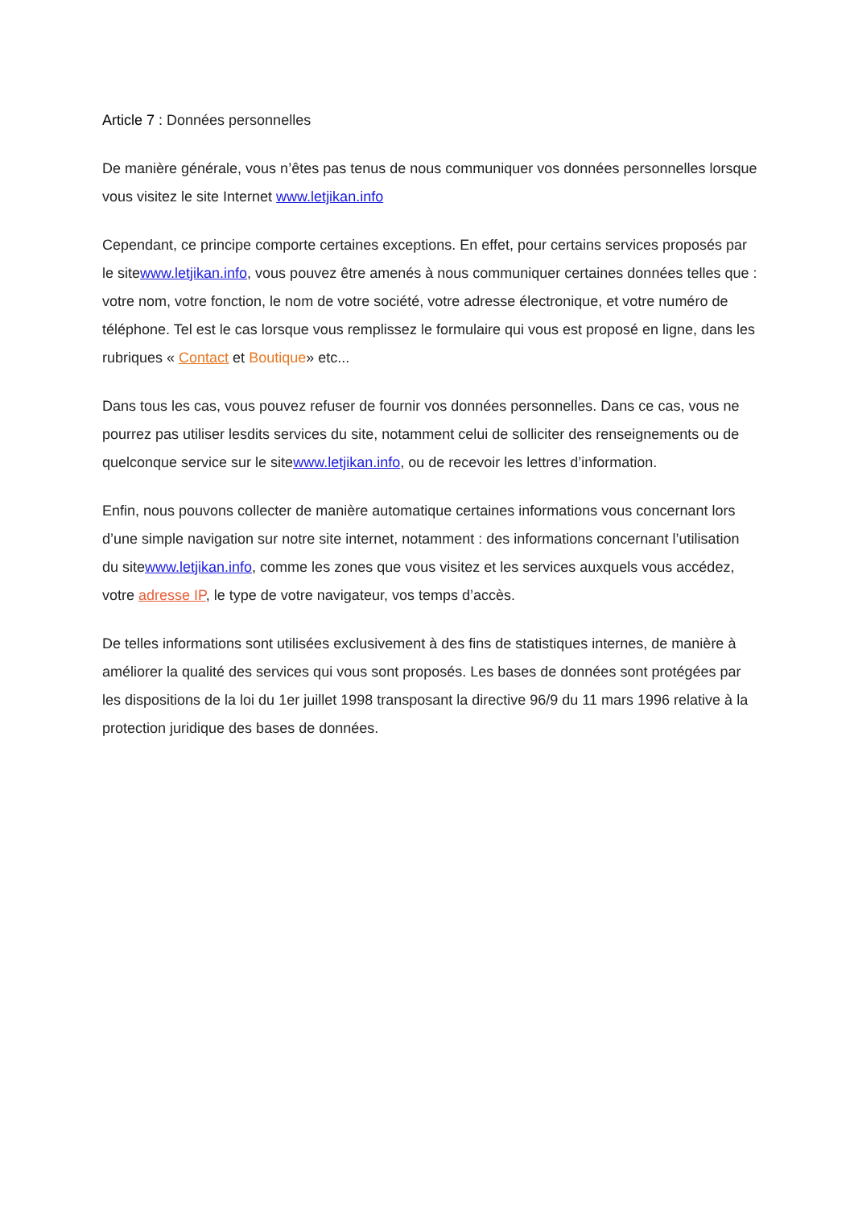Article 7 : Données personnelles
De manière générale, vous n’êtes pas tenus de nous communiquer vos données personnelles lorsque vous visitez le site Internet www.letjikan.info
Cependant, ce principe comporte certaines exceptions. En effet, pour certains services proposés par le sitewww.letjikan.info, vous pouvez être amenés à nous communiquer certaines données telles que : votre nom, votre fonction, le nom de votre société, votre adresse électronique, et votre numéro de téléphone. Tel est le cas lorsque vous remplissez le formulaire qui vous est proposé en ligne, dans les rubriques « Contact et Boutique» etc...
Dans tous les cas, vous pouvez refuser de fournir vos données personnelles. Dans ce cas, vous ne pourrez pas utiliser lesdits services du site, notamment celui de solliciter des renseignements ou de quelconque service sur le sitewww.letjikan.info, ou de recevoir les lettres d’information.
Enfin, nous pouvons collecter de manière automatique certaines informations vous concernant lors d’une simple navigation sur notre site internet, notamment : des informations concernant l’utilisation du sitewww.letjikan.info, comme les zones que vous visitez et les services auxquels vous accédez, votre adresse IP, le type de votre navigateur, vos temps d’accès.
De telles informations sont utilisées exclusivement à des fins de statistiques internes, de manière à améliorer la qualité des services qui vous sont proposés. Les bases de données sont protégées par les dispositions de la loi du 1er juillet 1998 transposant la directive 96/9 du 11 mars 1996 relative à la protection juridique des bases de données.